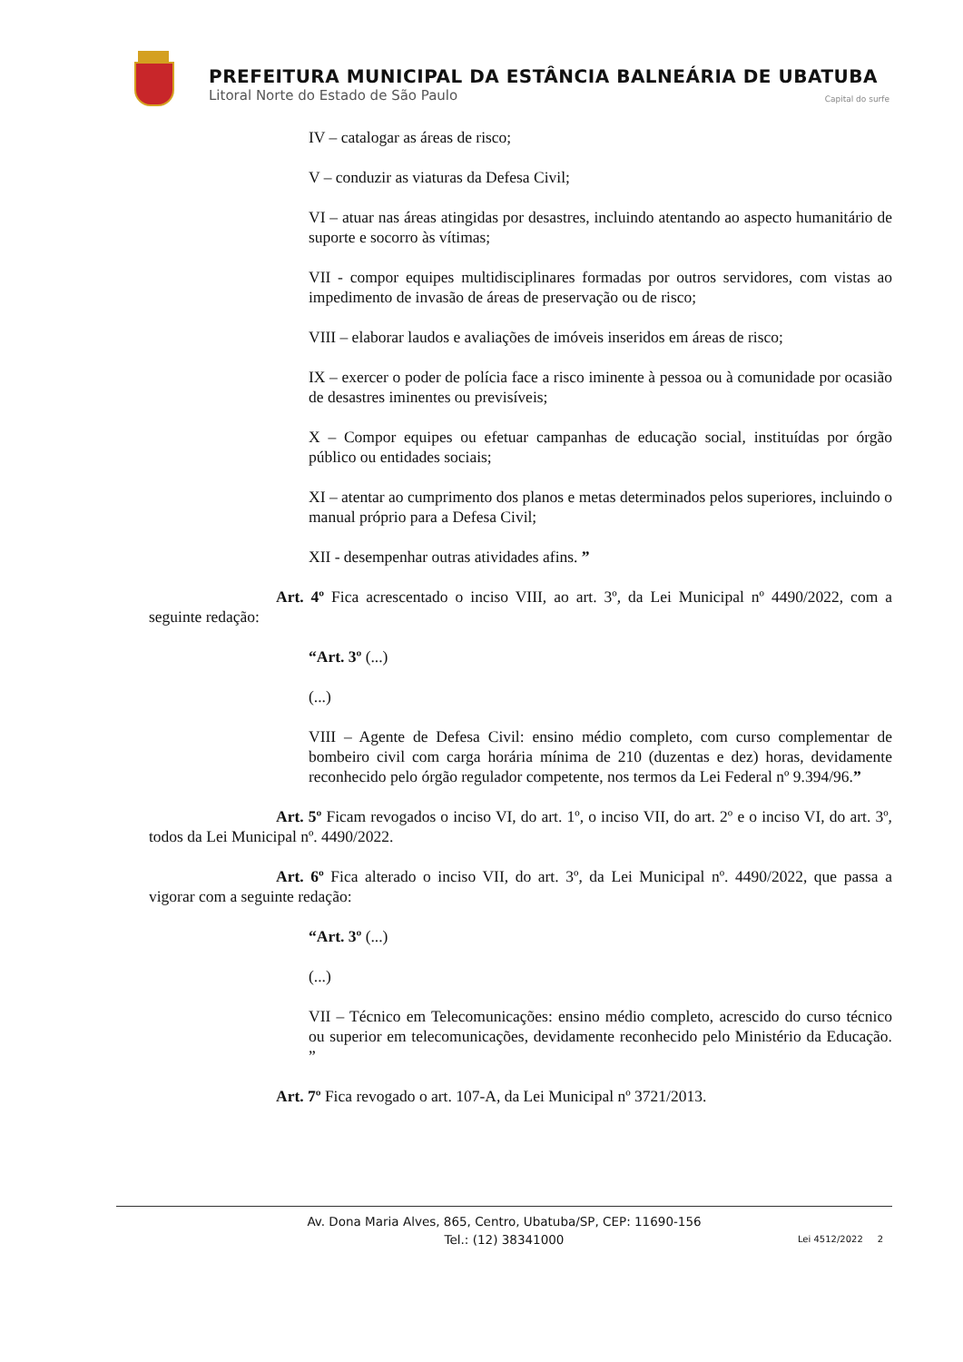PREFEITURA MUNICIPAL DA ESTÂNCIA BALNEÁRIA DE UBATUBA
Litoral Norte do Estado de São Paulo Capital do surfe
IV – catalogar as áreas de risco;
V – conduzir as viaturas da Defesa Civil;
VI – atuar nas áreas atingidas por desastres, incluindo atentando ao aspecto humanitário de suporte e socorro às vítimas;
VII - compor equipes multidisciplinares formadas por outros servidores, com vistas ao impedimento de invasão de áreas de preservação ou de risco;
VIII – elaborar laudos e avaliações de imóveis inseridos em áreas de risco;
IX – exercer o poder de polícia face a risco iminente à pessoa ou à comunidade por ocasião de desastres iminentes ou previsíveis;
X – Compor equipes ou efetuar campanhas de educação social, instituídas por órgão público ou entidades sociais;
XI – atentar ao cumprimento dos planos e metas determinados pelos superiores, incluindo o manual próprio para a Defesa Civil;
XII - desempenhar outras atividades afins. ”
Art. 4º Fica acrescentado o inciso VIII, ao art. 3º, da Lei Municipal nº 4490/2022, com a seguinte redação:
“Art. 3º (...)
(...)
VIII – Agente de Defesa Civil: ensino médio completo, com curso complementar de bombeiro civil com carga horária mínima de 210 (duzentas e dez) horas, devidamente reconhecido pelo órgão regulador competente, nos termos da Lei Federal nº 9.394/96.”
Art. 5º Ficam revogados o inciso VI, do art. 1º, o inciso VII, do art. 2º e o inciso VI, do art. 3º, todos da Lei Municipal nº. 4490/2022.
Art. 6º Fica alterado o inciso VII, do art. 3º, da Lei Municipal nº. 4490/2022, que passa a vigorar com a seguinte redação:
“Art. 3º (...)
(...)
VII – Técnico em Telecomunicações: ensino médio completo, acrescido do curso técnico ou superior em telecomunicações, devidamente reconhecido pelo Ministério da Educação. ”
Art. 7º Fica revogado o art. 107-A, da Lei Municipal nº 3721/2013.
Av. Dona Maria Alves, 865, Centro, Ubatuba/SP, CEP: 11690-156
Tel.: (12) 38341000
Lei 4512/2022 2